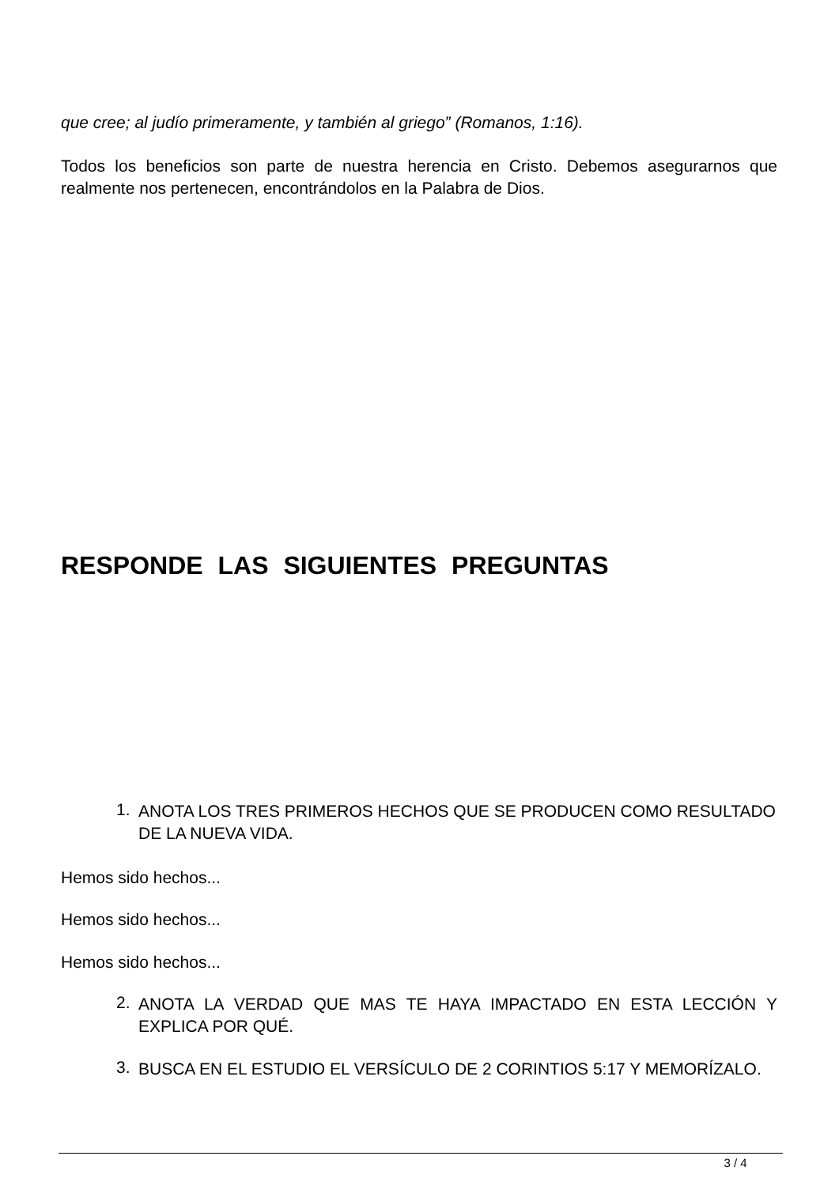que cree; al judío primeramente, y también al griego” (Romanos, 1:16).
Todos los beneficios son parte de nuestra herencia en Cristo. Debemos asegurarnos que realmente nos pertenecen, encontrándolos en la Palabra de Dios.
RESPONDE LAS SIGUIENTES PREGUNTAS
1.
ANOTA LOS TRES PRIMEROS HECHOS QUE SE PRODUCEN COMO RESULTADO DE LA NUEVA VIDA.
Hemos sido hechos...
Hemos sido hechos...
Hemos sido hechos...
2.
ANOTA LA VERDAD QUE MAS TE HAYA IMPACTADO EN ESTA LECCIÓN Y EXPLICA POR QUÉ.
3.
BUSCA EN EL ESTUDIO EL VERSÍCULO DE 2 CORINTIOS 5:17 Y MEMORÍZALO.
3 / 4